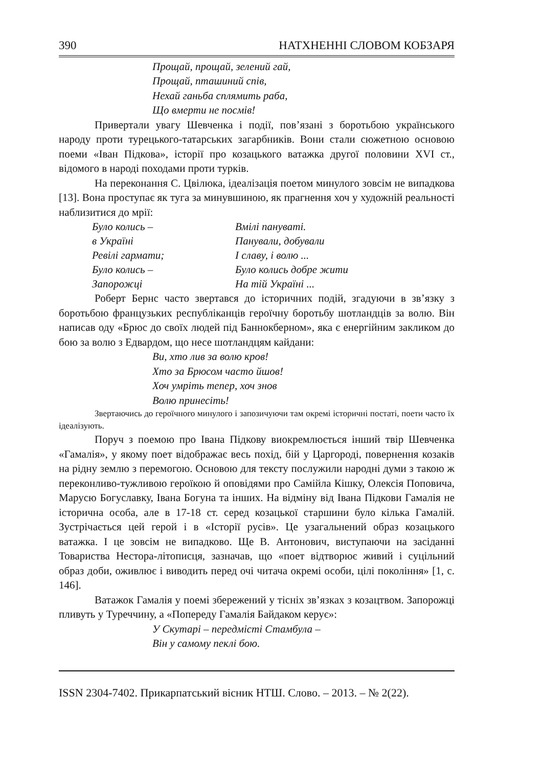390 НАТХНЕННІ СЛОВОМ КОБЗАРЯ
Прощай, прощай, зелений гай,
Прощай, пташиний спів,
Нехай ганьба сплямить раба,
Що вмерти не посмів!
Привертали увагу Шевченка і події, пов’язані з боротьбою українського народу проти турецького-татарських загарбників. Вони стали сюжетною основою поеми «Іван Підкова», історії про козацького ватажка другої половини XVI ст., відомого в народі походами проти турків.
На переконання С. Цвілюка, ідеалізація поетом минулого зовсім не випадкова [13]. Вона проступає як туга за минувшиною, як прагнення хоч у художній реальності наблизитися до мрії:
| Було колись – | Вмілі пануваті. |
| в Україні | Панували, добували |
| Ревілі гармати; | І славу, і волю ... |
| Було колись – | Було колись добре жити |
| Запорожці | На тій Україні ... |
Роберт Бернс часто звертався до історичних подій, згадуючи в зв’язку з боротьбою французьких республіканців героїчну боротьбу шотландців за волю. Він написав оду «Брюс до своїх людей під Баннокберном», яка є енергійним закликом до бою за волю з Едвардом, що несе шотландцям кайдани:
Ви, хто лив за волю кров!
Хто за Брюсом часто йшов!
Хоч умріть тепер, хоч знов
Волю принесіть!
Звертаючись до героїчного минулого і запозичуючи там окремі історичні постаті, поети часто їх ідеалізують.
Поруч з поемою про Івана Підкову виокремлюється інший твір Шевченка «Гамалія», у якому поет відображає весь похід, бій у Царгороді, повернення козаків на рідну землю з перемогою. Основою для тексту послужили народні думи з такою ж переконливо-тужливою героїкою й оповідями про Самійла Кішку, Олексія Поповича, Марусю Богуславку, Івана Богуна та інших. На відміну від Івана Підкови Гамалія не історична особа, але в 17-18 ст. серед козацької старшини було кілька Гамалій. Зустрічається цей герой і в «Історії русів». Це узагальнений образ козацького ватажка. І це зовсім не випадково. Ще В. Антонович, виступаючи на засіданні Товариства Нестора-літописця, зазначав, що «поет відтворює живий і суцільний образ доби, оживлює і виводить перед очі читача окремі особи, цілі покоління» [1, с. 146].
Ватажок Гамалія у поемі збережений у тісніх зв’язках з козацтвом. Запорожці пливуть у Туреччину, а «Попереду Гамалія Байдаком керує»:
У Скутарі – передмісті Стамбула –
Він у самому пеклі бою.
ISSN 2304-7402. Прикарпатський вісник НТШ. Слово. – 2013. – № 2(22).